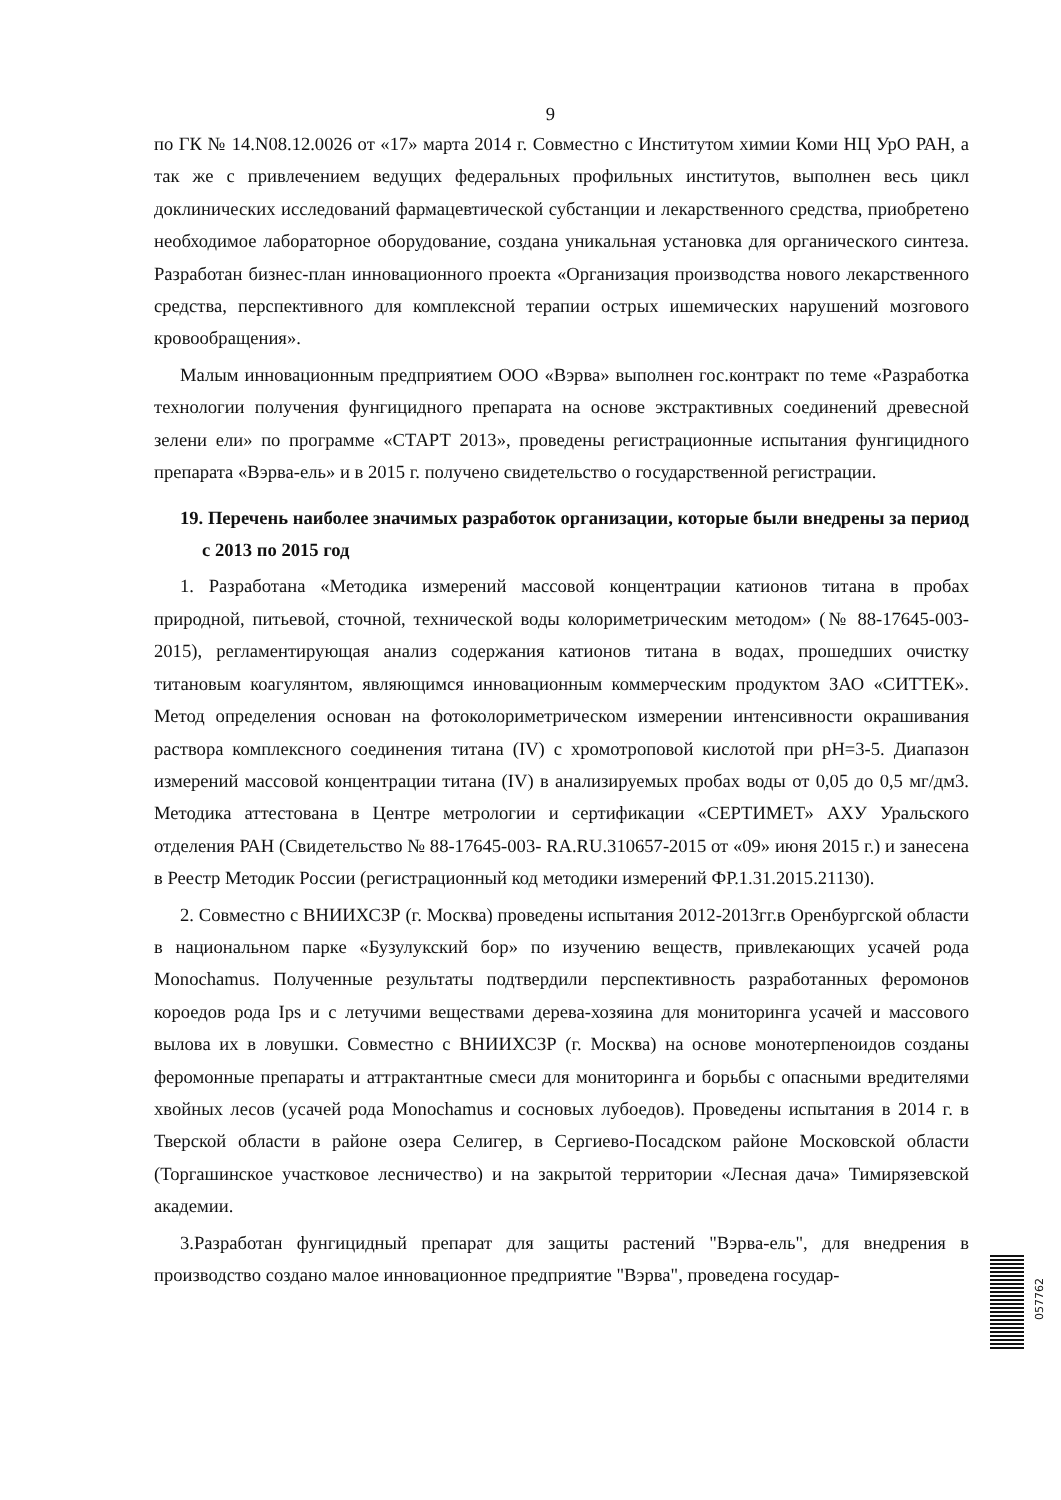9
по ГК № 14.N08.12.0026 от «17» марта 2014 г. Совместно с Институтом химии Коми НЦ УрО РАН, а так же с привлечением ведущих федеральных профильных институтов, выполнен весь цикл доклинических исследований фармацевтической субстанции и лекарственного средства, приобретено необходимое лабораторное оборудование, создана уникальная установка для органического синтеза. Разработан бизнес-план инновационного проекта «Организация производства нового лекарственного средства, перспективного для комплексной терапии острых ишемических нарушений мозгового кровообращения».
Малым инновационным предприятием ООО «Вэрва» выполнен гос.контракт по теме «Разработка технологии получения фунгицидного препарата на основе экстрактивных соединений древесной зелени ели» по программе «СТАРТ 2013», проведены регистрационные испытания фунгицидного препарата «Вэрва-ель» и в 2015 г. получено свидетельство о государственной регистрации.
19. Перечень наиболее значимых разработок организации, которые были внедрены за период с 2013 по 2015 год
1. Разработана «Методика измерений массовой концентрации катионов титана в пробах природной, питьевой, сточной, технической воды колориметрическим методом» (№ 88-17645-003-2015), регламентирующая анализ содержания катионов титана в водах, прошедших очистку титановым коагулянтом, являющимся инновационным коммерческим продуктом ЗАО «СИТТЕК». Метод определения основан на фотоколориметрическом измерении интенсивности окрашивания раствора комплексного соединения титана (IV) с хромотроповой кислотой при pH=3-5. Диапазон измерений массовой концентрации титана (IV) в анализируемых пробах воды от 0,05 до 0,5 мг/дм3. Методика аттестована в Центре метрологии и сертификации «СЕРТИМЕТ» АХУ Уральского отделения РАН (Свидетельство № 88-17645-003- RA.RU.310657-2015 от «09» июня 2015 г.) и занесена в Реестр Методик России (регистрационный код методики измерений ФР.1.31.2015.21130).
2. Совместно с ВНИИХСЗР (г. Москва) проведены испытания 2012-2013гг.в Оренбургской области в национальном парке «Бузулукский бор» по изучению веществ, привлекающих усачей рода Monochamus. Полученные результаты подтвердили перспективность разработанных феромонов короедов рода Ips и с летучими веществами дерева-хозяина для мониторинга усачей и массового вылова их в ловушки. Совместно с ВНИИХСЗР (г. Москва) на основе монотерпеноидов созданы феромонные препараты и аттрактантные смеси для мониторинга и борьбы с опасными вредителями хвойных лесов (усачей рода Monochamus и сосновых лубоедов). Проведены испытания в 2014 г. в Тверской области в районе озера Селигер, в Сергиево-Посадском районе Московской области (Торгашинское участковое лесничество) и на закрытой территории «Лесная дача» Тимирязевской академии.
3.Разработан фунгицидный препарат для защиты растений "Вэрва-ель", для внедрения в производство создано малое инновационное предприятие "Вэрва", проведена государ-
057762